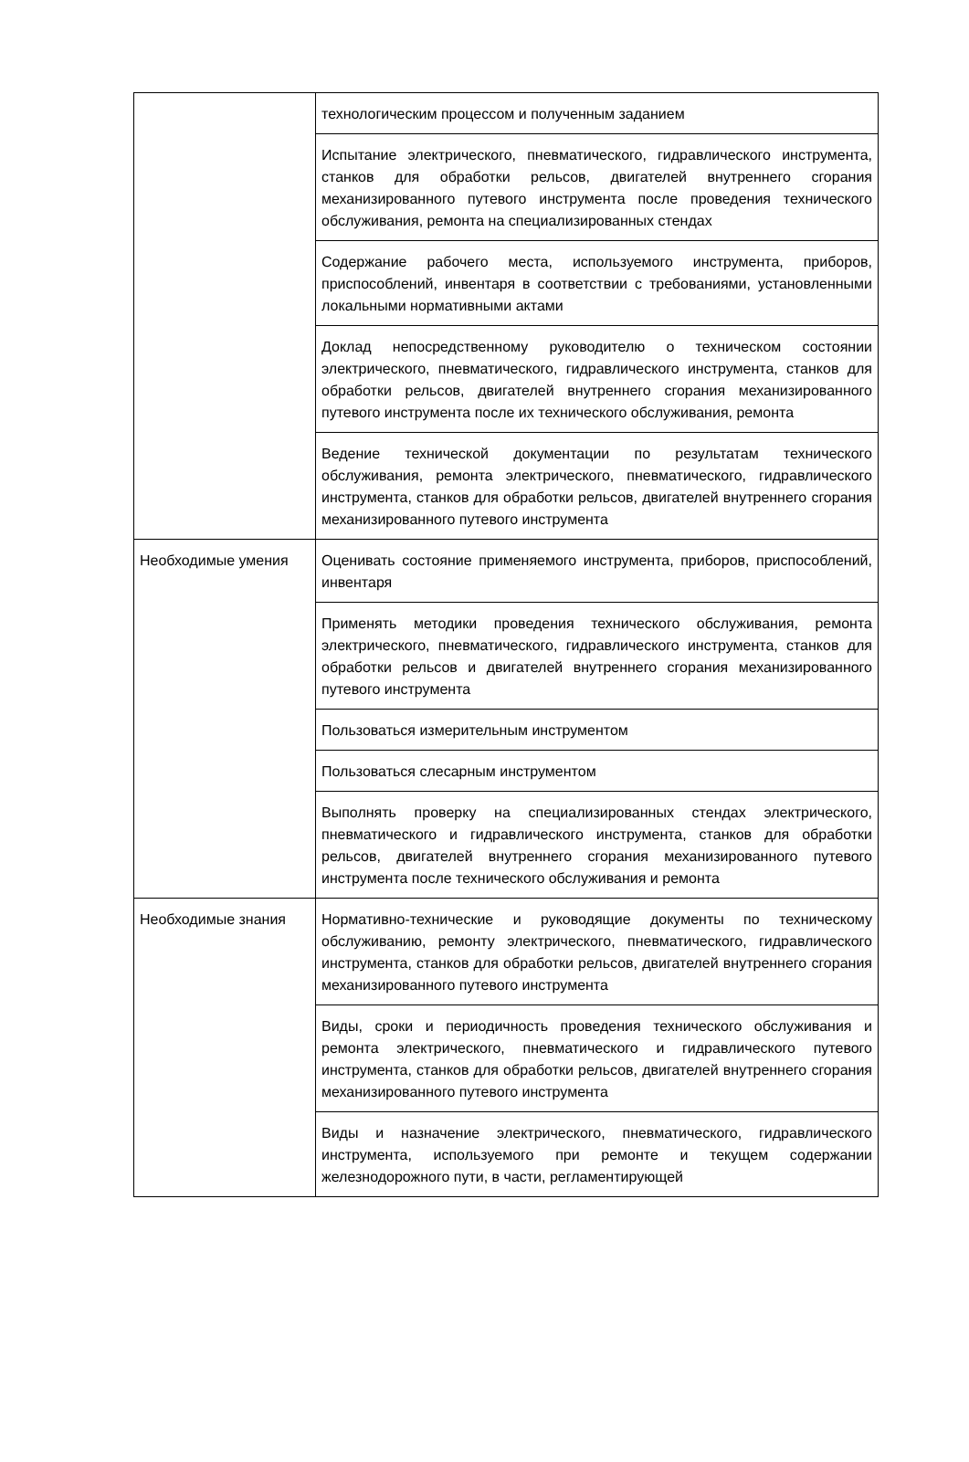| | технологическим процессом и полученным заданием |
| | Испытание электрического, пневматического, гидравлического инструмента, станков для обработки рельсов, двигателей внутреннего сгорания механизированного путевого инструмента после проведения технического обслуживания, ремонта на специализированных стендах |
| | Содержание рабочего места, используемого инструмента, приборов, приспособлений, инвентаря в соответствии с требованиями, установленными локальными нормативными актами |
| | Доклад непосредственному руководителю о техническом состоянии электрического, пневматического, гидравлического инструмента, станков для обработки рельсов, двигателей внутреннего сгорания механизированного путевого инструмента после их технического обслуживания, ремонта |
| | Ведение технической документации по результатам технического обслуживания, ремонта электрического, пневматического, гидравлического инструмента, станков для обработки рельсов, двигателей внутреннего сгорания механизированного путевого инструмента |
| Необходимые умения | Оценивать состояние применяемого инструмента, приборов, приспособлений, инвентаря |
| | Применять методики проведения технического обслуживания, ремонта электрического, пневматического, гидравлического инструмента, станков для обработки рельсов и двигателей внутреннего сгорания механизированного путевого инструмента |
| | Пользоваться измерительным инструментом |
| | Пользоваться слесарным инструментом |
| | Выполнять проверку на специализированных стендах электрического, пневматического и гидравлического инструмента, станков для обработки рельсов, двигателей внутреннего сгорания механизированного путевого инструмента после технического обслуживания и ремонта |
| Необходимые знания | Нормативно-технические и руководящие документы по техническому обслуживанию, ремонту электрического, пневматического, гидравлического инструмента, станков для обработки рельсов, двигателей внутреннего сгорания механизированного путевого инструмента |
| | Виды, сроки и периодичность проведения технического обслуживания и ремонта электрического, пневматического и гидравлического путевого инструмента, станков для обработки рельсов, двигателей внутреннего сгорания механизированного путевого инструмента |
| | Виды и назначение электрического, пневматического, гидравлического инструмента, используемого при ремонте и текущем содержании железнодорожного пути, в части, регламентирующей |